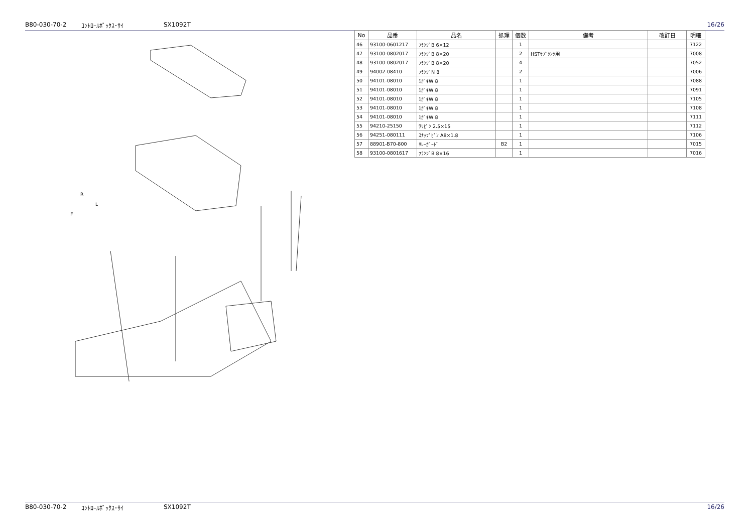B80-030-70-2 ｺﾝﾄﾛｰﾙﾎﾞｯｸｽ･ｻｲ SX1092T 16/26
F
R
L
| No | 品番 | 品名 | 処理 | 個数 | 備考 | 改訂日 | 明細 |
| --- | --- | --- | --- | --- | --- | --- | --- |
| 46 | 93100-0601217 | ﾌﾗﾝｼﾞB 6×12 | | 1 | | | 7122 |
| 47 | 93100-0802017 | ﾌﾗﾝｼﾞB 8×20 | | 2 | HSTｻﾌﾞﾀﾝｸ用 | | 7008 |
| 48 | 93100-0802017 | ﾌﾗﾝｼﾞB 8×20 | | 4 | | | 7052 |
| 49 | 94002-08410 | ﾌﾗﾝｼﾞN 8 | | 2 | | | 7006 |
| 50 | 94101-08010 | ﾐｶﾞｷW 8 | | 1 | | | 7088 |
| 51 | 94101-08010 | ﾐｶﾞｷW 8 | | 1 | | | 7091 |
| 52 | 94101-08010 | ﾐｶﾞｷW 8 | | 1 | | | 7105 |
| 53 | 94101-08010 | ﾐｶﾞｷW 8 | | 1 | | | 7108 |
| 54 | 94101-08010 | ﾐｶﾞｷW 8 | | 1 | | | 7111 |
| 55 | 94210-25150 | ﾜﾘﾋﾟﾝ 2.5×15 | | 1 | | | 7112 |
| 56 | 94251-080111 | ｽﾅｯﾌﾟﾋﾟﾝ A8×1.8 | | 1 | | | 7106 |
| 57 | 88901-B70-800 | ﾘﾚｰｶﾞｰﾄﾞ | B2 | 1 | | | 7015 |
| 58 | 93100-0801617 | ﾌﾗﾝｼﾞB 8×16 | | 1 | | | 7016 |
B80-030-70-2 ｺﾝﾄﾛｰﾙﾎﾞｯｸｽ･ｻｲ SX1092T 16/26